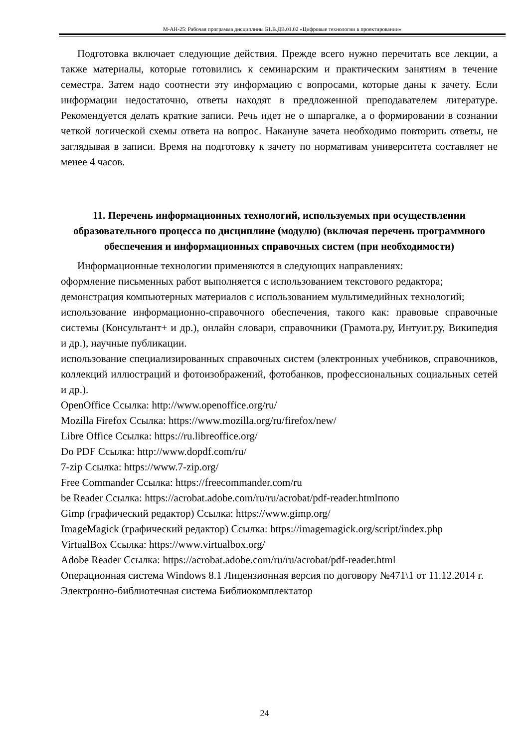М-АН-25: Рабочая программа дисциплины Б1.В.ДВ.01.02 «Цифровые технологии в проектировании»
Подготовка включает следующие действия. Прежде всего нужно перечитать все лекции, а также материалы, которые готовились к семинарским и практическим занятиям в течение семестра. Затем надо соотнести эту информацию с вопросами, которые даны к зачету. Если информации недостаточно, ответы находят в предложенной преподавателем литературе. Рекомендуется делать краткие записи. Речь идет не о шпаргалке, а о формировании в сознании четкой логической схемы ответа на вопрос. Накануне зачета необходимо повторить ответы, не заглядывая в записи. Время на подготовку к зачету по нормативам университета составляет не менее 4 часов.
11. Перечень информационных технологий, используемых при осуществлении образовательного процесса по дисциплине (модулю) (включая перечень программного обеспечения и информационных справочных систем (при необходимости)
Информационные технологии применяются в следующих направлениях:
оформление письменных работ выполняется с использованием текстового редактора;
демонстрация компьютерных материалов с использованием мультимедийных технологий;
использование информационно-справочного обеспечения, такого как: правовые справочные системы (Консультант+ и др.), онлайн словари, справочники (Грамота.ру, Интуит.ру, Википедия и др.), научные публикации.
использование специализированных справочных систем (электронных учебников, справочников, коллекций иллюстраций и фотоизображений, фотобанков, профессиональных социальных сетей и др.).
OpenOffice Ссылка: http://www.openoffice.org/ru/
Mozilla Firefox Ссылка: https://www.mozilla.org/ru/firefox/new/
Libre Office Ссылка: https://ru.libreoffice.org/
Do PDF Ссылка: http://www.dopdf.com/ru/
7-zip Ссылка: https://www.7-zip.org/
Free Commander Ссылка: https://freecommander.com/ru
be Reader Ссылка: https://acrobat.adobe.com/ru/ru/acrobat/pdf-reader.htmlпопо
Gimp (графический редактор) Ссылка: https://www.gimp.org/
ImageMagick (графический редактор) Ссылка: https://imagemagick.org/script/index.php
VirtualBox Ссылка: https://www.virtualbox.org/
Adobe Reader Ссылка: https://acrobat.adobe.com/ru/ru/acrobat/pdf-reader.html
Операционная система Windows 8.1 Лицензионная версия по договору №471\1 от 11.12.2014 г.
Электронно-библиотечная система Библиокомплектатор
24